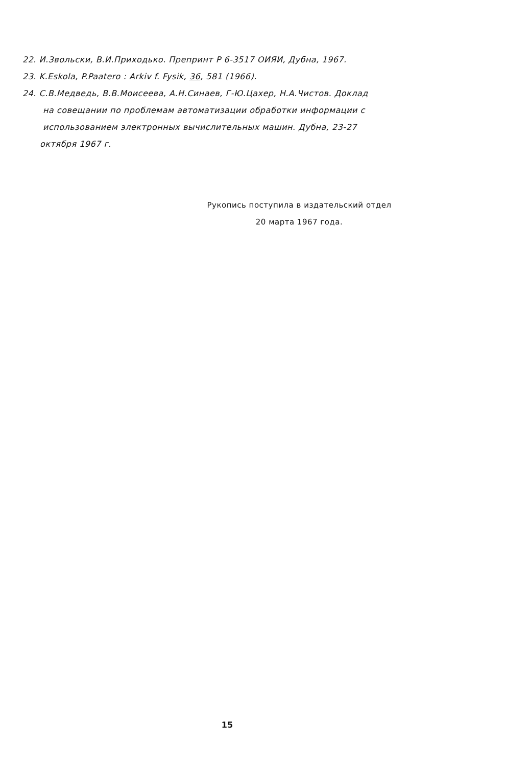22. И.Звольски, В.И.Приходько. Препринт Р 6-3517 ОИЯИ, Дубна, 1967.
23. K.Eskola, P.Paatero : Arkiv f. Fysik, 36, 581 (1966).
24. С.В.Медведь, В.В.Моисеева, А.Н.Синаев, Г-Ю.Цахер, Н.А.Чистов. Доклад
на совещании по проблемам автоматизации обработки информации с
использованием электронных вычислительных машин. Дубна, 23-27
октября 1967 г.
Рукопись поступила в издательский отдел
20 марта 1967 года.
15